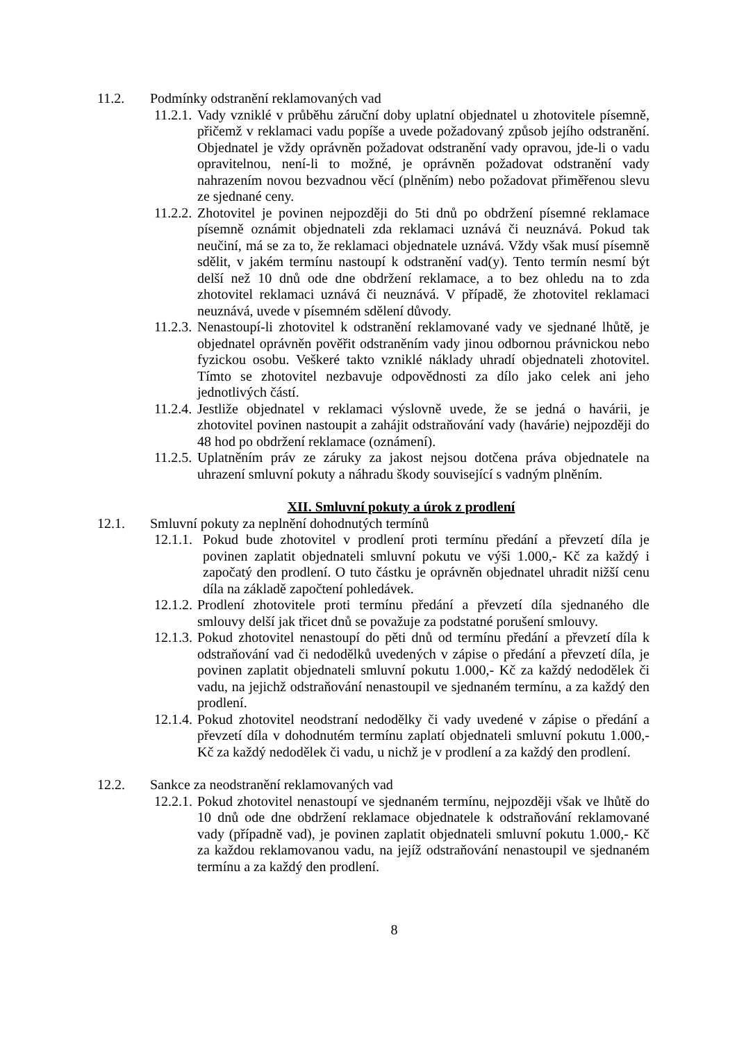11.2. Podmínky odstranění reklamovaných vad
11.2.1. Vady vzniklé v průběhu záruční doby uplatní objednatel u zhotovitele písemně, přičemž v reklamaci vadu popíše a uvede požadovaný způsob jejího odstranění. Objednatel je vždy oprávněn požadovat odstranění vady opravou, jde-li o vadu opravitelnou, není-li to možné, je oprávněn požadovat odstranění vady nahrazením novou bezvadnou věcí (plněním) nebo požadovat přiměřenou slevu ze sjednané ceny.
11.2.2. Zhotovitel je povinen nejpozději do 5ti dnů po obdržení písemné reklamace písemně oznámit objednateli zda reklamaci uznává či neuznává. Pokud tak neučiní, má se za to, že reklamaci objednatele uznává. Vždy však musí písemně sdělit, v jakém termínu nastoupí k odstranění vad(y). Tento termín nesmí být delší než 10 dnů ode dne obdržení reklamace, a to bez ohledu na to zda zhotovitel reklamaci uznává či neuznává. V případě, že zhotovitel reklamaci neuznává, uvede v písemném sdělení důvody.
11.2.3. Nenastoupí-li zhotovitel k odstranění reklamované vady ve sjednané lhůtě, je objednatel oprávněn pověřit odstraněním vady jinou odbornou právnickou nebo fyzickou osobu. Veškeré takto vzniklé náklady uhradí objednateli zhotovitel. Tímto se zhotovitel nezbavuje odpovědnosti za dílo jako celek ani jeho jednotlivých částí.
11.2.4. Jestliže objednatel v reklamaci výslovně uvede, že se jedná o havárii, je zhotovitel povinen nastoupit a zahájit odstraňování vady (havárie) nejpozději do 48 hod po obdržení reklamace (oznámení).
11.2.5. Uplatněním práv ze záruky za jakost nejsou dotčena práva objednatele na uhrazení smluvní pokuty a náhradu škody související s vadným plněním.
XII. Smluvní pokuty a úrok z prodlení
12.1. Smluvní pokuty za neplnění dohodnutých termínů
12.1.1. Pokud bude zhotovitel v prodlení proti termínu předání a převzetí díla je povinen zaplatit objednateli smluvní pokutu ve výši 1.000,- Kč za každý i započatý den prodlení. O tuto částku je oprávněn objednatel uhradit nižší cenu díla na základě započtení pohledávek.
12.1.2. Prodlení zhotovitele proti termínu předání a převzetí díla sjednaného dle smlouvy delší jak třicet dnů se považuje za podstatné porušení smlouvy.
12.1.3. Pokud zhotovitel nenastoupí do pěti dnů od termínu předání a převzetí díla k odstraňování vad či nedodělků uvedených v zápise o předání a převzetí díla, je povinen zaplatit objednateli smluvní pokutu 1.000,- Kč za každý nedodělek či vadu, na jejichž odstraňování nenastoupil ve sjednaném termínu, a za každý den prodlení.
12.1.4. Pokud zhotovitel neodstraní nedodělky či vady uvedené v zápise o předání a převzetí díla v dohodnutém termínu zaplatí objednateli smluvní pokutu 1.000,- Kč za každý nedodělek či vadu, u nichž je v prodlení a za každý den prodlení.
12.2. Sankce za neodstranění reklamovaných vad
12.2.1. Pokud zhotovitel nenastoupí ve sjednaném termínu, nejpozději však ve lhůtě do 10 dnů ode dne obdržení reklamace objednatele k odstraňování reklamované vady (případně vad), je povinen zaplatit objednateli smluvní pokutu 1.000,- Kč za každou reklamovanou vadu, na jejíž odstraňování nenastoupil ve sjednaném termínu a za každý den prodlení.
8